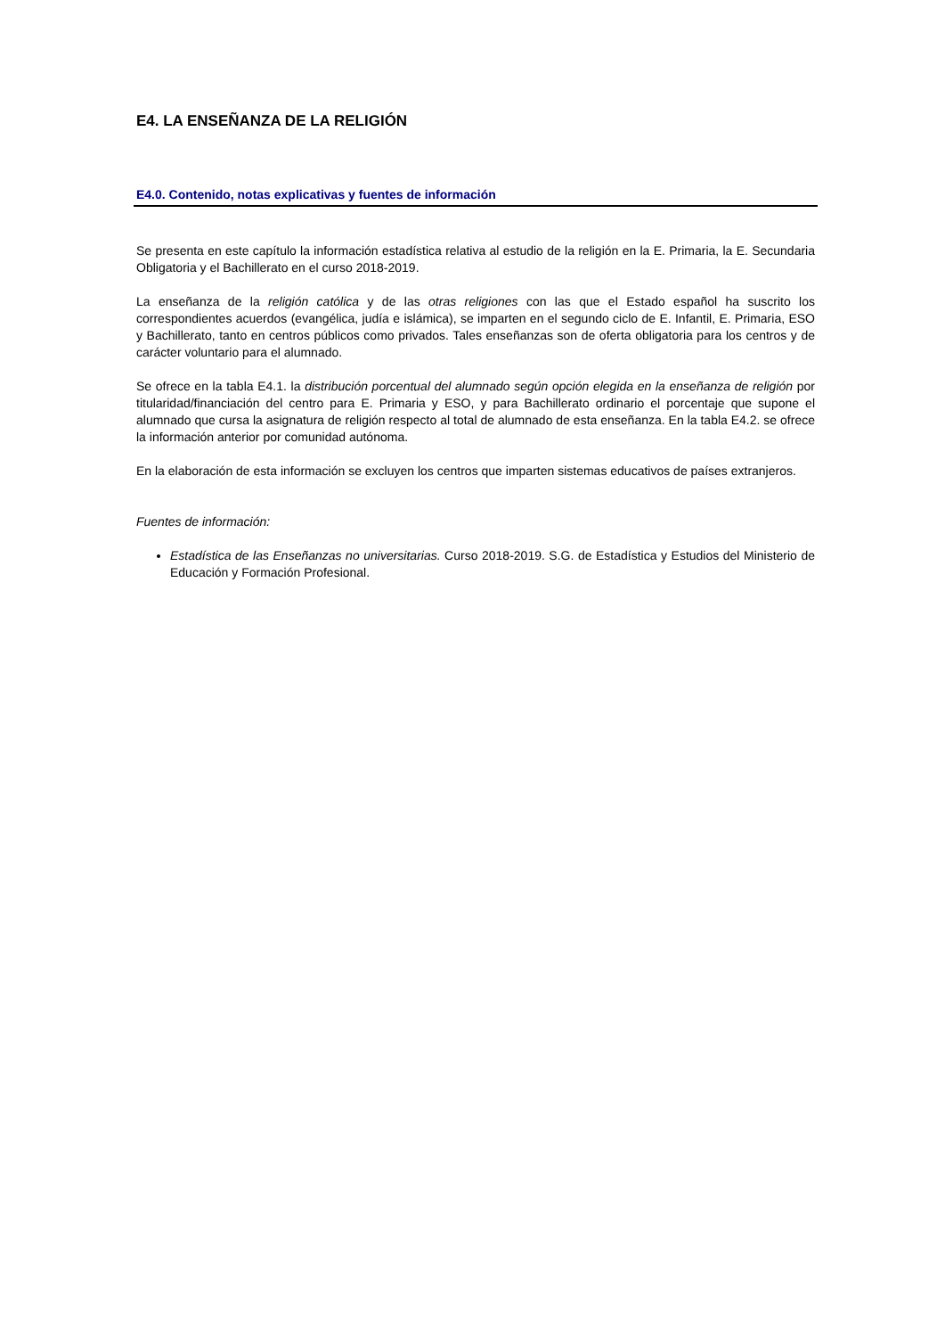E4. LA ENSEÑANZA DE LA RELIGIÓN
E4.0. Contenido, notas explicativas y fuentes de información
Se presenta en este capítulo la información estadística relativa al estudio de la religión en la E. Primaria, la E. Secundaria Obligatoria y el Bachillerato en el curso 2018-2019.
La enseñanza de la religión católica y de las otras religiones con las que el Estado español ha suscrito los correspondientes acuerdos (evangélica, judía e islámica), se imparten en el segundo ciclo de E. Infantil, E. Primaria, ESO y Bachillerato, tanto en centros públicos como privados. Tales enseñanzas son de oferta obligatoria para los centros y de carácter voluntario para el alumnado.
Se ofrece en la tabla E4.1. la distribución porcentual del alumnado según opción elegida en la enseñanza de religión por titularidad/financiación del centro para E. Primaria y ESO, y para Bachillerato ordinario el porcentaje que supone el alumnado que cursa la asignatura de religión respecto al total de alumnado de esta enseñanza. En la tabla E4.2. se ofrece la información anterior por comunidad autónoma.
En la elaboración de esta información se excluyen los centros que imparten sistemas educativos de países extranjeros.
Fuentes de información:
Estadística de las Enseñanzas no universitarias. Curso 2018-2019. S.G. de Estadística y Estudios del Ministerio de Educación y Formación Profesional.